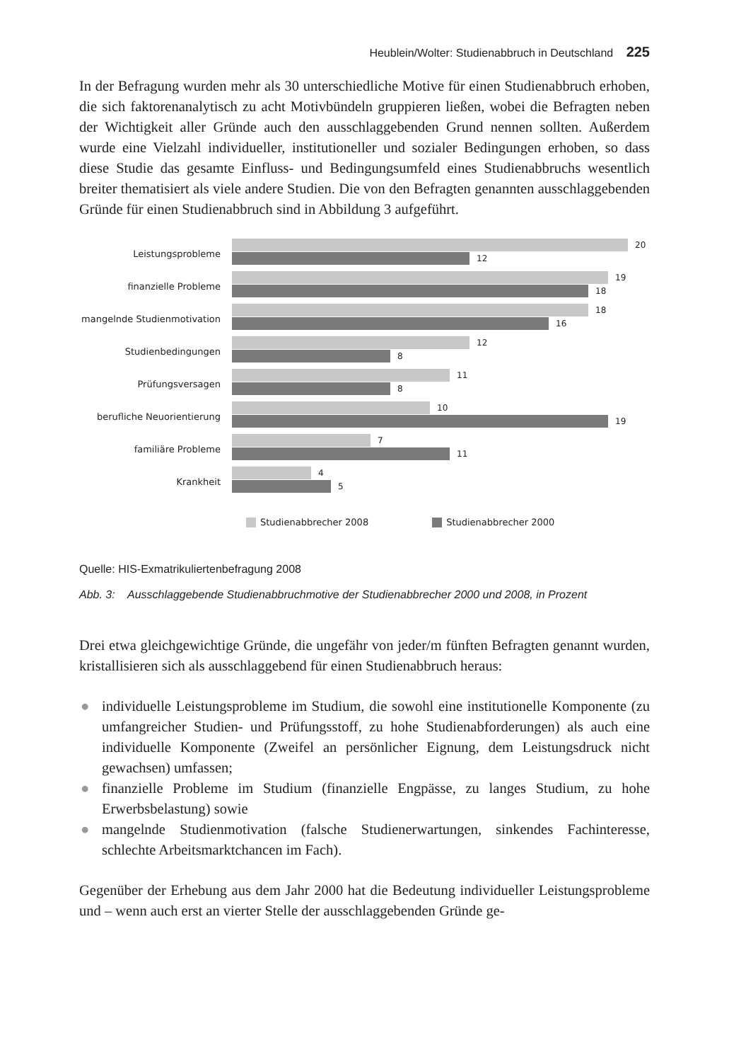Heublein/Wolter: Studienabbruch in Deutschland 225
In der Befragung wurden mehr als 30 unterschiedliche Motive für einen Studienabbruch erhoben, die sich faktorenanalytisch zu acht Motivbündeln gruppieren ließen, wobei die Befragten neben der Wichtigkeit aller Gründe auch den ausschlaggebenden Grund nennen sollten. Außerdem wurde eine Vielzahl individueller, institutioneller und sozialer Bedingungen erhoben, so dass diese Studie das gesamte Einfluss- und Bedingungsumfeld eines Studienabbruchs wesentlich breiter thematisiert als viele andere Studien. Die von den Befragten genannten ausschlaggebenden Gründe für einen Studienabbruch sind in Abbildung 3 aufgeführt.
Leistungsprobleme
20
12
finanzielle Probleme
19
18
mangelnde Studienmotivation
18
16
Studienbedingungen
12
8
Prüfungsversagen
11
8
berufliche Neuorientierung
10
19
familiäre Probleme
7
11
Krankheit
4
5
Studienabbrecher 2008 Studienabbrecher 2000
Quelle: HIS-Exmatrikuliertenbefragung 2008
Abb. 3: Ausschlaggebende Studienabbruchmotive der Studienabbrecher 2000 und 2008, in Prozent
Drei etwa gleichgewichtige Gründe, die ungefähr von jeder/m fünften Befragten genannt wurden, kristallisieren sich als ausschlaggebend für einen Studienabbruch heraus:
● individuelle Leistungsprobleme im Studium, die sowohl eine institutionelle Komponente (zu umfangreicher Studien- und Prüfungsstoff, zu hohe Studienabforderungen) als auch eine individuelle Komponente (Zweifel an persönlicher Eignung, dem Leistungsdruck nicht gewachsen) umfassen;
● finanzielle Probleme im Studium (finanzielle Engpässe, zu langes Studium, zu hohe Erwerbsbelastung) sowie
● mangelnde Studienmotivation (falsche Studienerwartungen, sinkendes Fachinteresse, schlechte Arbeitsmarktchancen im Fach).
Gegenüber der Erhebung aus dem Jahr 2000 hat die Bedeutung individueller Leistungsprobleme und – wenn auch erst an vierter Stelle der ausschlaggebenden Gründe ge-